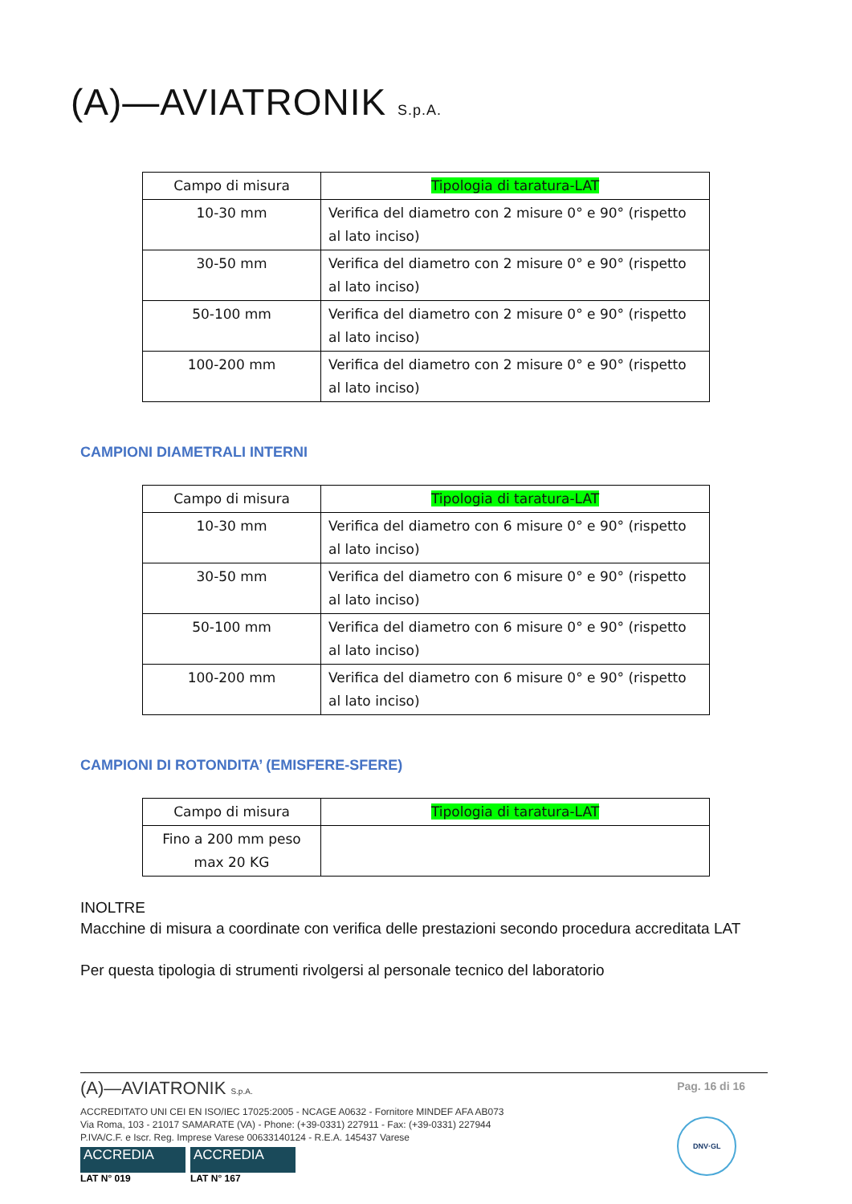(A)—AVIATRONIK S.p.A.
| Campo di misura | Tipologia di taratura-LAT |
| 10-30 mm | Verifica del diametro con 2 misure 0° e 90° (rispetto al lato inciso) |
| 30-50 mm | Verifica del diametro con 2 misure 0° e 90° (rispetto al lato inciso) |
| 50-100 mm | Verifica del diametro con 2 misure 0° e 90° (rispetto al lato inciso) |
| 100-200 mm | Verifica del diametro con 2 misure 0° e 90° (rispetto al lato inciso) |
CAMPIONI DIAMETRALI INTERNI
| Campo di misura | Tipologia di taratura-LAT |
| 10-30 mm | Verifica del diametro con 6 misure 0° e 90° (rispetto al lato inciso) |
| 30-50 mm | Verifica del diametro con 6 misure 0° e 90° (rispetto al lato inciso) |
| 50-100 mm | Verifica del diametro con 6 misure 0° e 90° (rispetto al lato inciso) |
| 100-200 mm | Verifica del diametro con 6 misure 0° e 90° (rispetto al lato inciso) |
CAMPIONI DI ROTONDITA’ (EMISFERE-SFERE)
| Campo di misura | Tipologia di taratura-LAT |
| Fino a 200 mm peso max 20 KG | |
INOLTRE
Macchine di misura a coordinate con verifica delle prestazioni secondo procedura accreditata LAT
Per questa tipologia di strumenti rivolgersi al personale tecnico del laboratorio
Pag. 16 di 16
DNV·GL
(A)—AVIATRONIK S.p.A.
ACCREDITATO UNI CEI EN ISO/IEC 17025:2005 - NCAGE A0632 - Fornitore MINDEF AFA AB073
Via Roma, 103 - 21017 SAMARATE (VA) - Phone: (+39-0331) 227911 - Fax: (+39-0331) 227944
P.IVA/C.F. e Iscr. Reg. Imprese Varese 00633140124 - R.E.A. 145437 Varese
ACCREDIA ACCREDIA
LAT N° 019 LAT N° 167